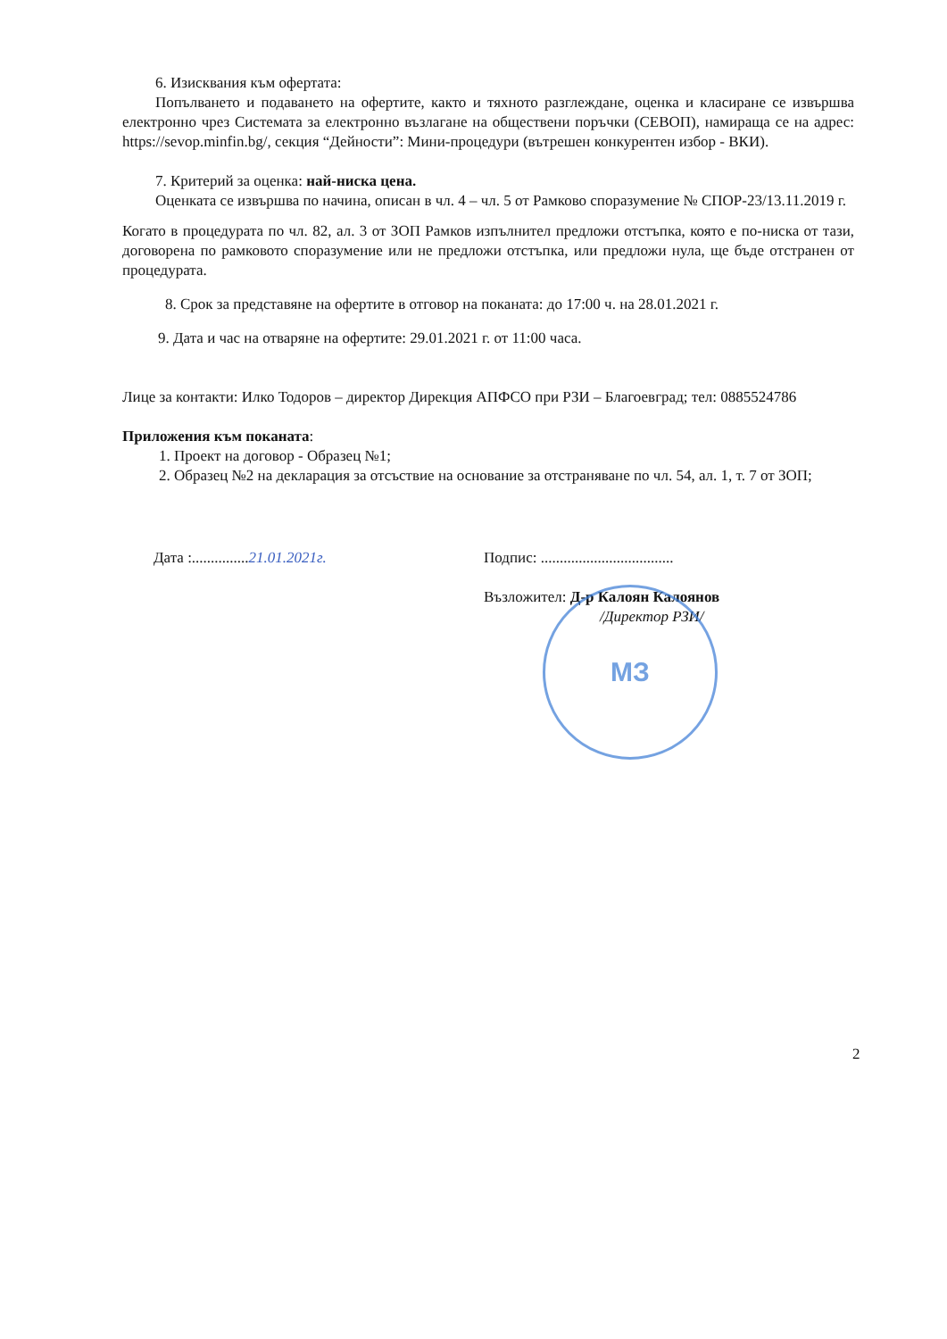6. Изисквания към офертата:
Попълването и подаването на офертите, както и тяхното разглеждане, оценка и класиране се извършва електронно чрез Системата за електронно възлагане на обществени поръчки (СЕВОП), намираща се на адрес: https://sevop.minfin.bg/, секция “Дейности”: Мини-процедури (вътрешен конкурентен избор - ВКИ).
7. Критерий за оценка: най-ниска цена.
Оценката се извършва по начина, описан в чл. 4 – чл. 5 от Рамково споразумение № СПОР-23/13.11.2019 г.
Когато в процедурата по чл. 82, ал. 3 от ЗОП Рамков изпълнител предложи отстъпка, която е по-ниска от тази, договорена по рамковото споразумение или не предложи отстъпка, или предложи нула, ще бъде отстранен от процедурата.
8. Срок за представяне на офертите в отговор на поканата: до 17:00 ч. на 28.01.2021 г.
9. Дата и час на отваряне на офертите: 29.01.2021 г. от 11:00 часа.
Лице за контакти: Илко Тодоров – директор Дирекция АПФСО при РЗИ – Благоевград; тел: 0885524786
Приложения към поканата:
1. Проект на договор - Образец №1;
2. Образец №2 на декларация за отсъствие на основание за отстраняване по чл. 54, ал. 1, т. 7 от ЗОП;
Дата :...............21.01.2021г. Подпис: ...................................
Възложител: Д-р Калоян Калоянов
/Директор РЗИ/
МЗ
2